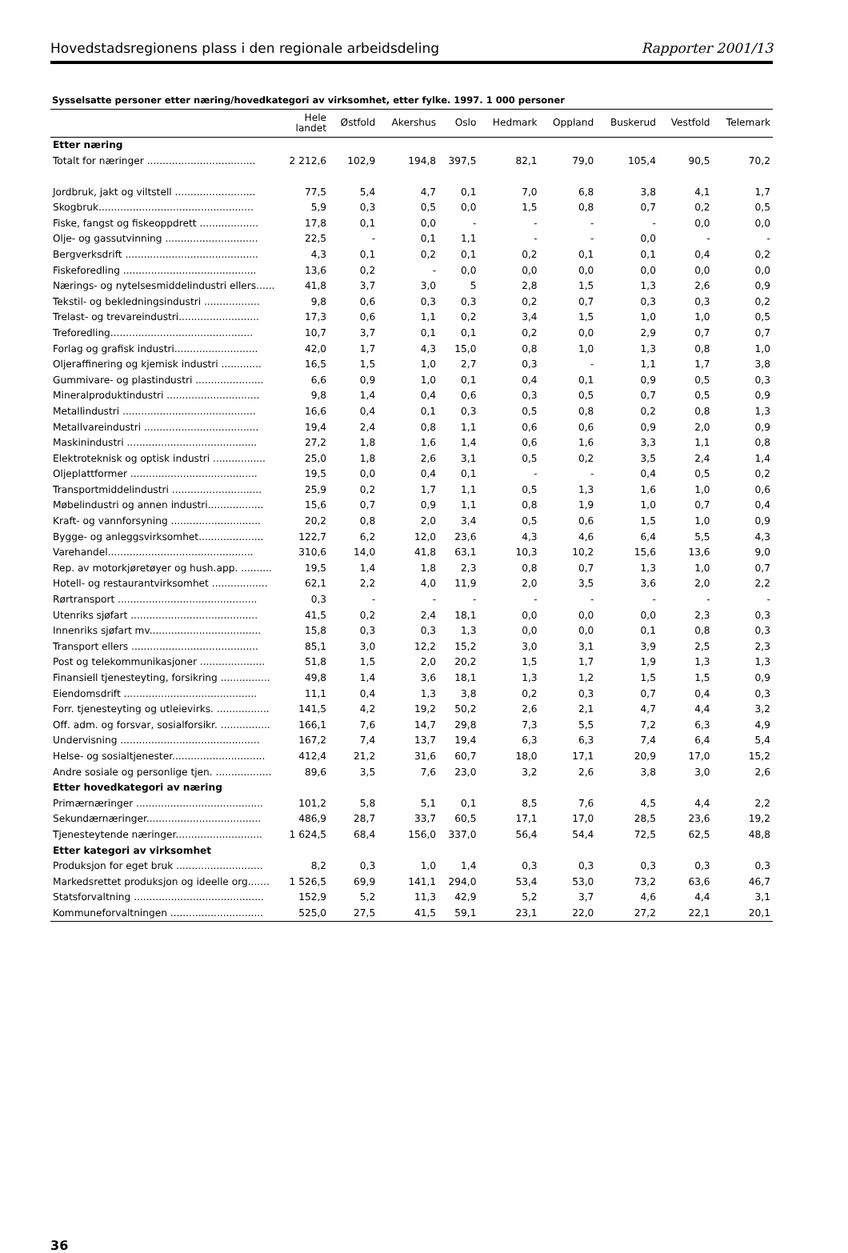Hovedstadsregionens plass i den regionale arbeidsdeling Rapporter 2001/13
Sysselsatte personer etter næring/hovedkategori av virksomhet, etter fylke. 1997. 1 000 personer
| | Hele landet | Østfold | Akershus | Oslo | Hedmark | Oppland | Buskerud | Vestfold | Telemark |
| --- | --- | --- | --- | --- | --- | --- | --- | --- | --- |
| Etter næring | | | | | | | | | |
| Totalt for næringer ................................... | 2 212,6 | 102,9 | 194,8 | 397,5 | 82,1 | 79,0 | 105,4 | 90,5 | 70,2 |
| Jordbruk, jakt og viltstell .......................... | 77,5 | 5,4 | 4,7 | 0,1 | 7,0 | 6,8 | 3,8 | 4,1 | 1,7 |
| Skogbruk.................................................. | 5,9 | 0,3 | 0,5 | 0,0 | 1,5 | 0,8 | 0,7 | 0,2 | 0,5 |
| Fiske, fangst og fiskeoppdrett ................... | 17,8 | 0,1 | 0,0 | - | - | - | - | 0,0 | 0,0 |
| Olje- og gassutvinning .............................. | 22,5 | - | 0,1 | 1,1 | - | - | 0,0 | - | - |
| Bergverksdrift ........................................... | 4,3 | 0,1 | 0,2 | 0,1 | 0,2 | 0,1 | 0,1 | 0,4 | 0,2 |
| Fiskeforedling ........................................... | 13,6 | 0,2 | - | 0,0 | 0,0 | 0,0 | 0,0 | 0,0 | 0,0 |
| Nærings- og nytelsesmiddelindustri ellers...... | 41,8 | 3,7 | 3,0 | 5 | 2,8 | 1,5 | 1,3 | 2,6 | 0,9 |
| Tekstil- og bekledningsindustri .................. | 9,8 | 0,6 | 0,3 | 0,3 | 0,2 | 0,7 | 0,3 | 0,3 | 0,2 |
| Trelast- og trevareindustri.......................... | 17,3 | 0,6 | 1,1 | 0,2 | 3,4 | 1,5 | 1,0 | 1,0 | 0,5 |
| Treforedling.............................................. | 10,7 | 3,7 | 0,1 | 0,1 | 0,2 | 0,0 | 2,9 | 0,7 | 0,7 |
| Forlag og grafisk industri........................... | 42,0 | 1,7 | 4,3 | 15,0 | 0,8 | 1,0 | 1,3 | 0,8 | 1,0 |
| Oljeraffinering og kjemisk industri ............. | 16,5 | 1,5 | 1,0 | 2,7 | 0,3 | - | 1,1 | 1,7 | 3,8 |
| Gummivare- og plastindustri ...................... | 6,6 | 0,9 | 1,0 | 0,1 | 0,4 | 0,1 | 0,9 | 0,5 | 0,3 |
| Mineralproduktindustri .............................. | 9,8 | 1,4 | 0,4 | 0,6 | 0,3 | 0,5 | 0,7 | 0,5 | 0,9 |
| Metallindustri ........................................... | 16,6 | 0,4 | 0,1 | 0,3 | 0,5 | 0,8 | 0,2 | 0,8 | 1,3 |
| Metallvareindustri ..................................... | 19,4 | 2,4 | 0,8 | 1,1 | 0,6 | 0,6 | 0,9 | 2,0 | 0,9 |
| Maskinindustri .......................................... | 27,2 | 1,8 | 1,6 | 1,4 | 0,6 | 1,6 | 3,3 | 1,1 | 0,8 |
| Elektroteknisk og optisk industri ................. | 25,0 | 1,8 | 2,6 | 3,1 | 0,5 | 0,2 | 3,5 | 2,4 | 1,4 |
| Oljeplattformer ......................................... | 19,5 | 0,0 | 0,4 | 0,1 | - | - | 0,4 | 0,5 | 0,2 |
| Transportmiddelindustri ............................. | 25,9 | 0,2 | 1,7 | 1,1 | 0,5 | 1,3 | 1,6 | 1,0 | 0,6 |
| Møbelindustri og annen industri.................. | 15,6 | 0,7 | 0,9 | 1,1 | 0,8 | 1,9 | 1,0 | 0,7 | 0,4 |
| Kraft- og vannforsyning ............................. | 20,2 | 0,8 | 2,0 | 3,4 | 0,5 | 0,6 | 1,5 | 1,0 | 0,9 |
| Bygge- og anleggsvirksomhet..................... | 122,7 | 6,2 | 12,0 | 23,6 | 4,3 | 4,6 | 6,4 | 5,5 | 4,3 |
| Varehandel............................................... | 310,6 | 14,0 | 41,8 | 63,1 | 10,3 | 10,2 | 15,6 | 13,6 | 9,0 |
| Rep. av motorkjøretøyer og hush.app. .......... | 19,5 | 1,4 | 1,8 | 2,3 | 0,8 | 0,7 | 1,3 | 1,0 | 0,7 |
| Hotell- og restaurantvirksomhet .................. | 62,1 | 2,2 | 4,0 | 11,9 | 2,0 | 3,5 | 3,6 | 2,0 | 2,2 |
| Rørtransport ............................................. | 0,3 | - | - | - | - | - | - | - | - |
| Utenriks sjøfart ......................................... | 41,5 | 0,2 | 2,4 | 18,1 | 0,0 | 0,0 | 0,0 | 2,3 | 0,3 |
| Innenriks sjøfart mv.................................... | 15,8 | 0,3 | 0,3 | 1,3 | 0,0 | 0,0 | 0,1 | 0,8 | 0,3 |
| Transport ellers ......................................... | 85,1 | 3,0 | 12,2 | 15,2 | 3,0 | 3,1 | 3,9 | 2,5 | 2,3 |
| Post og telekommunikasjoner ..................... | 51,8 | 1,5 | 2,0 | 20,2 | 1,5 | 1,7 | 1,9 | 1,3 | 1,3 |
| Finansiell tjenesteyting, forsikring ................ | 49,8 | 1,4 | 3,6 | 18,1 | 1,3 | 1,2 | 1,5 | 1,5 | 0,9 |
| Eiendomsdrift ........................................... | 11,1 | 0,4 | 1,3 | 3,8 | 0,2 | 0,3 | 0,7 | 0,4 | 0,3 |
| Forr. tjenesteyting og utleievirks. ................. | 141,5 | 4,2 | 19,2 | 50,2 | 2,6 | 2,1 | 4,7 | 4,4 | 3,2 |
| Off. adm. og forsvar, sosialforsikr. ................ | 166,1 | 7,6 | 14,7 | 29,8 | 7,3 | 5,5 | 7,2 | 6,3 | 4,9 |
| Undervisning ............................................. | 167,2 | 7,4 | 13,7 | 19,4 | 6,3 | 6,3 | 7,4 | 6,4 | 5,4 |
| Helse- og sosialtjenester.............................. | 412,4 | 21,2 | 31,6 | 60,7 | 18,0 | 17,1 | 20,9 | 17,0 | 15,2 |
| Andre sosiale og personlige tjen. .................. | 89,6 | 3,5 | 7,6 | 23,0 | 3,2 | 2,6 | 3,8 | 3,0 | 2,6 |
| Etter hovedkategori av næring | | | | | | | | | |
| Primærnæringer ......................................... | 101,2 | 5,8 | 5,1 | 0,1 | 8,5 | 7,6 | 4,5 | 4,4 | 2,2 |
| Sekundærnæringer..................................... | 486,9 | 28,7 | 33,7 | 60,5 | 17,1 | 17,0 | 28,5 | 23,6 | 19,2 |
| Tjenesteytende næringer............................ | 1 624,5 | 68,4 | 156,0 | 337,0 | 56,4 | 54,4 | 72,5 | 62,5 | 48,8 |
| Etter kategori av virksomhet | | | | | | | | | |
| Produksjon for eget bruk ............................ | 8,2 | 0,3 | 1,0 | 1,4 | 0,3 | 0,3 | 0,3 | 0,3 | 0,3 |
| Markedsrettet produksjon og ideelle org....... | 1 526,5 | 69,9 | 141,1 | 294,0 | 53,4 | 53,0 | 73,2 | 63,6 | 46,7 |
| Statsforvaltning .......................................... | 152,9 | 5,2 | 11,3 | 42,9 | 5,2 | 3,7 | 4,6 | 4,4 | 3,1 |
| Kommuneforvaltningen .............................. | 525,0 | 27,5 | 41,5 | 59,1 | 23,1 | 22,0 | 27,2 | 22,1 | 20,1 |
36